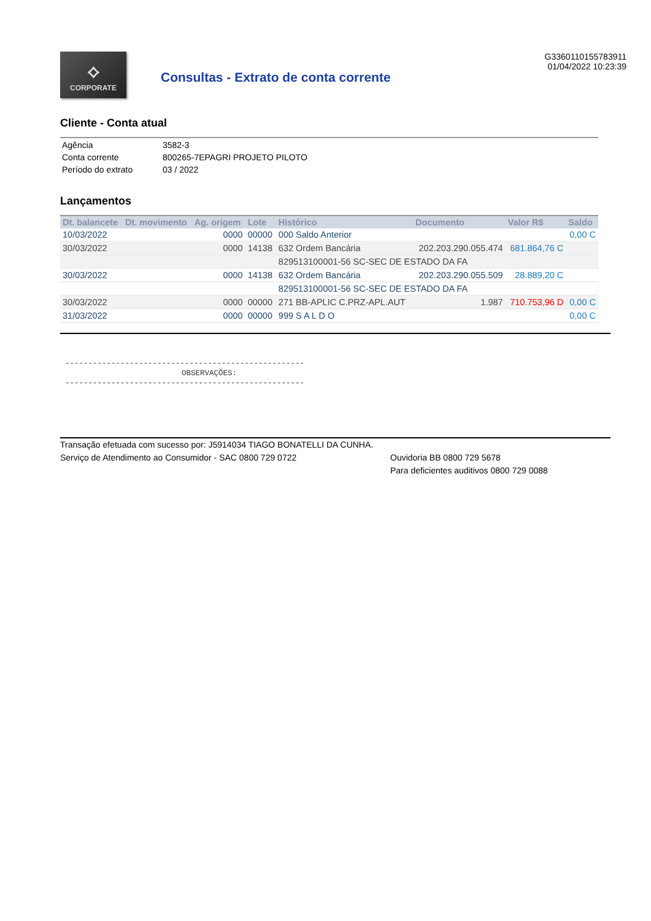⟡
CORPORATE
Consultas - Extrato de conta corrente
G3360110155783911
01/04/2022 10:23:39
Cliente - Conta atual
| Agência | 3582-3 |
| Conta corrente | 800265-7EPAGRI PROJETO PILOTO |
| Período do extrato | 03 / 2022 |
Lançamentos
| Dt. balancete | Dt. movimento | Ag. origem | Lote | Histórico | Documento | Valor R$ | Saldo |
| --- | --- | --- | --- | --- | --- | --- | --- |
| 10/03/2022 | | 0000 | 00000 | 000 Saldo Anterior | | | 0,00 C |
| 30/03/2022 | | 0000 | 14138 | 632 Ordem Bancária | 202.203.290.055.474 | 681.864,76 C | |
| | | | | 829513100001-56 SC-SEC DE ESTADO DA FA | | | |
| 30/03/2022 | | 0000 | 14138 | 632 Ordem Bancária | 202.203.290.055.509 | 28.889,20 C | |
| | | | | 829513100001-56 SC-SEC DE ESTADO DA FA | | | |
| 30/03/2022 | | 0000 | 00000 | 271 BB-APLIC C.PRZ-APL.AUT | 1.987 | 710.753,96 D | 0,00 C |
| 31/03/2022 | | 0000 | 00000 | 999 S A L D O | | | 0,00 C |
----------------------------------------------------
OBSERVAÇÕES:
----------------------------------------------------
Transação efetuada com sucesso por: J5914034 TIAGO BONATELLI DA CUNHA.
Serviço de Atendimento ao Consumidor - SAC 0800 729 0722 Ouvidoria BB 0800 729 5678
Para deficientes auditivos 0800 729 0088